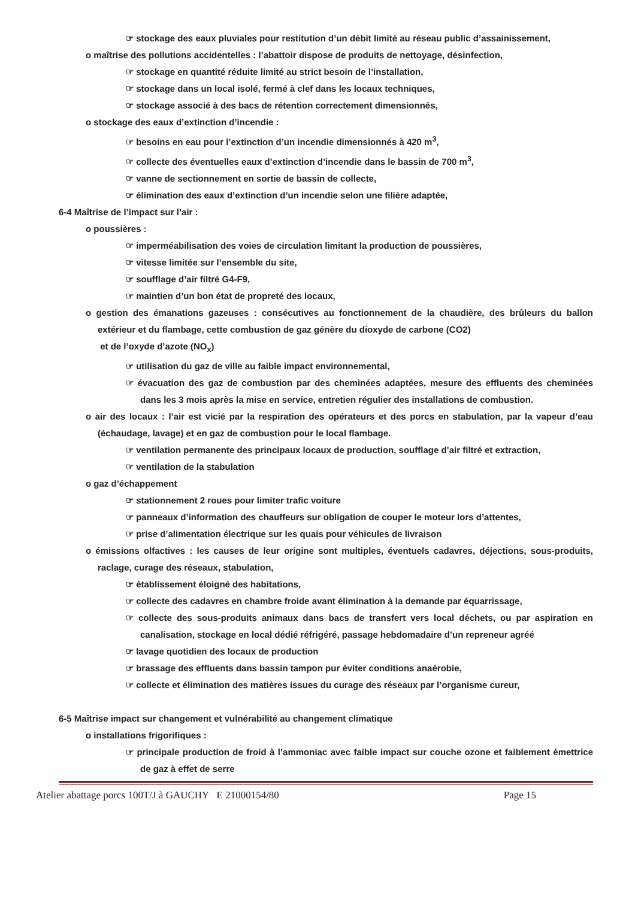☞ stockage des eaux pluviales pour restitution d’un débit limité au réseau public d’assainissement,
o maîtrise des pollutions accidentelles : l’abattoir dispose de produits de nettoyage, désinfection,
☞ stockage en quantité réduite limité au strict besoin de l’installation,
☞ stockage dans un local isolé, fermé à clef dans les locaux techniques,
☞ stockage associé à des bacs de rétention correctement dimensionnés,
o stockage des eaux d’extinction d’incendie :
☞ besoins en eau pour l’extinction d’un incendie dimensionnés à 420 m<sup>3</sup>,
☞ collecte des éventuelles eaux d’extinction d’incendie dans le bassin de 700 m<sup>3</sup>,
☞ vanne de sectionnement en sortie de bassin de collecte,
☞ élimination des eaux d’extinction d’un incendie selon une filière adaptée,
6-4 Maîtrise de l’impact sur l’air :
o poussières :
☞ imperméabilisation des voies de circulation limitant la production de poussières,
☞ vitesse limitée sur l’ensemble du site,
☞ soufflage d’air filtré G4-F9,
☞ maintien d’un bon état de propreté des locaux,
o gestion des émanations gazeuses : consécutives au fonctionnement de la chaudière, des brûleurs du ballon extérieur et du flambage, cette combustion de gaz génère du dioxyde de carbone (CO2)
et de l’oxyde d’azote (NO<sub>x</sub>)
☞ utilisation du gaz de ville au faible impact environnemental,
☞ évacuation des gaz de combustion par des cheminées adaptées, mesure des effluents des cheminées dans les 3 mois après la mise en service, entretien régulier des installations de combustion.
o air des locaux : l’air est vicié par la respiration des opérateurs et des porcs en stabulation, par la vapeur d’eau (échaudage, lavage) et en gaz de combustion pour le local flambage.
☞ ventilation permanente des principaux locaux de production, soufflage d’air filtré et extraction,
☞ ventilation de la stabulation
o gaz d’échappement
☞ stationnement 2 roues pour limiter trafic voiture
☞ panneaux d’information des chauffeurs sur obligation de couper le moteur lors d’attentes,
☞ prise d’alimentation électrique sur les quais pour véhicules de livraison
o émissions olfactives : les causes de leur origine sont multiples, éventuels cadavres, déjections, sous-produits, raclage, curage des réseaux, stabulation,
☞ établissement éloigné des habitations,
☞ collecte des cadavres en chambre froide avant élimination à la demande par équarrissage,
☞ collecte des sous-produits animaux dans bacs de transfert vers local déchets, ou par aspiration en canalisation, stockage en local dédié réfrigéré, passage hebdomadaire d’un repreneur agréé
☞ lavage quotidien des locaux de production
☞ brassage des effluents dans bassin tampon pur éviter conditions anaérobie,
☞ collecte et élimination des matières issues du curage des réseaux par l’organisme cureur,
6-5 Maîtrise impact sur changement et vulnérabilité au changement climatique
o installations frigorifiques :
☞ principale production de froid à l’ammoniac avec faible impact sur couche ozone et faiblement émettrice de gaz à effet de serre
Atelier abattage porcs 100T/J à GAUCHY E 21000154/80 Page 15